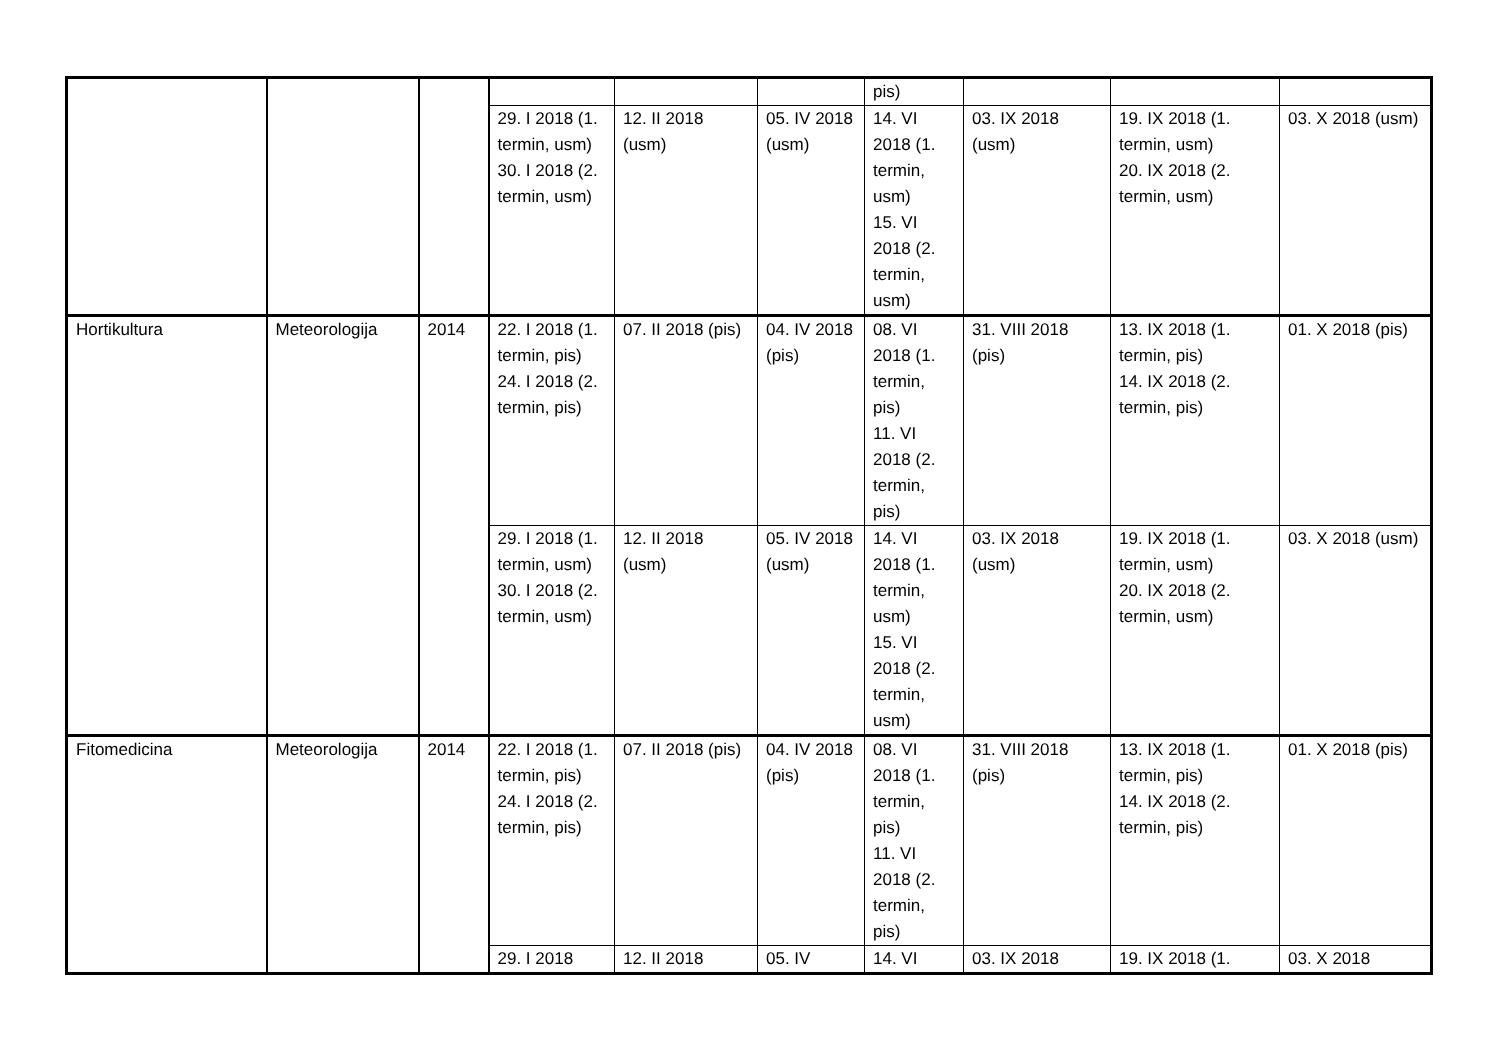| | | | | | | pis) | | | |
| | | | 29. I 2018 (1. termin, usm) 30. I 2018 (2. termin, usm) | 12. II 2018 (usm) | 05. IV 2018 (usm) | 14. VI 2018 (1. termin, usm) 15. VI 2018 (2. termin, usm) | 03. IX 2018 (usm) | 19. IX 2018 (1. termin, usm) 20. IX 2018 (2. termin, usm) | 03. X 2018 (usm) |
| Hortikultura | Meteorologija | 2014 | 22. I 2018 (1. termin, pis) 24. I 2018 (2. termin, pis) | 07. II 2018 (pis) | 04. IV 2018 (pis) | 08. VI 2018 (1. termin, pis) 11. VI 2018 (2. termin, pis) | 31. VIII 2018 (pis) | 13. IX 2018 (1. termin, pis) 14. IX 2018 (2. termin, pis) | 01. X 2018 (pis) |
| | | | 29. I 2018 (1. termin, usm) 30. I 2018 (2. termin, usm) | 12. II 2018 (usm) | 05. IV 2018 (usm) | 14. VI 2018 (1. termin, usm) 15. VI 2018 (2. termin, usm) | 03. IX 2018 (usm) | 19. IX 2018 (1. termin, usm) 20. IX 2018 (2. termin, usm) | 03. X 2018 (usm) |
| Fitomedicina | Meteorologija | 2014 | 22. I 2018 (1. termin, pis) 24. I 2018 (2. termin, pis) | 07. II 2018 (pis) | 04. IV 2018 (pis) | 08. VI 2018 (1. termin, pis) 11. VI 2018 (2. termin, pis) | 31. VIII 2018 (pis) | 13. IX 2018 (1. termin, pis) 14. IX 2018 (2. termin, pis) | 01. X 2018 (pis) |
| | | | 29. I 2018 | 12. II 2018 | 05. IV | 14. VI | 03. IX 2018 | 19. IX 2018 (1. | 03. X 2018 |